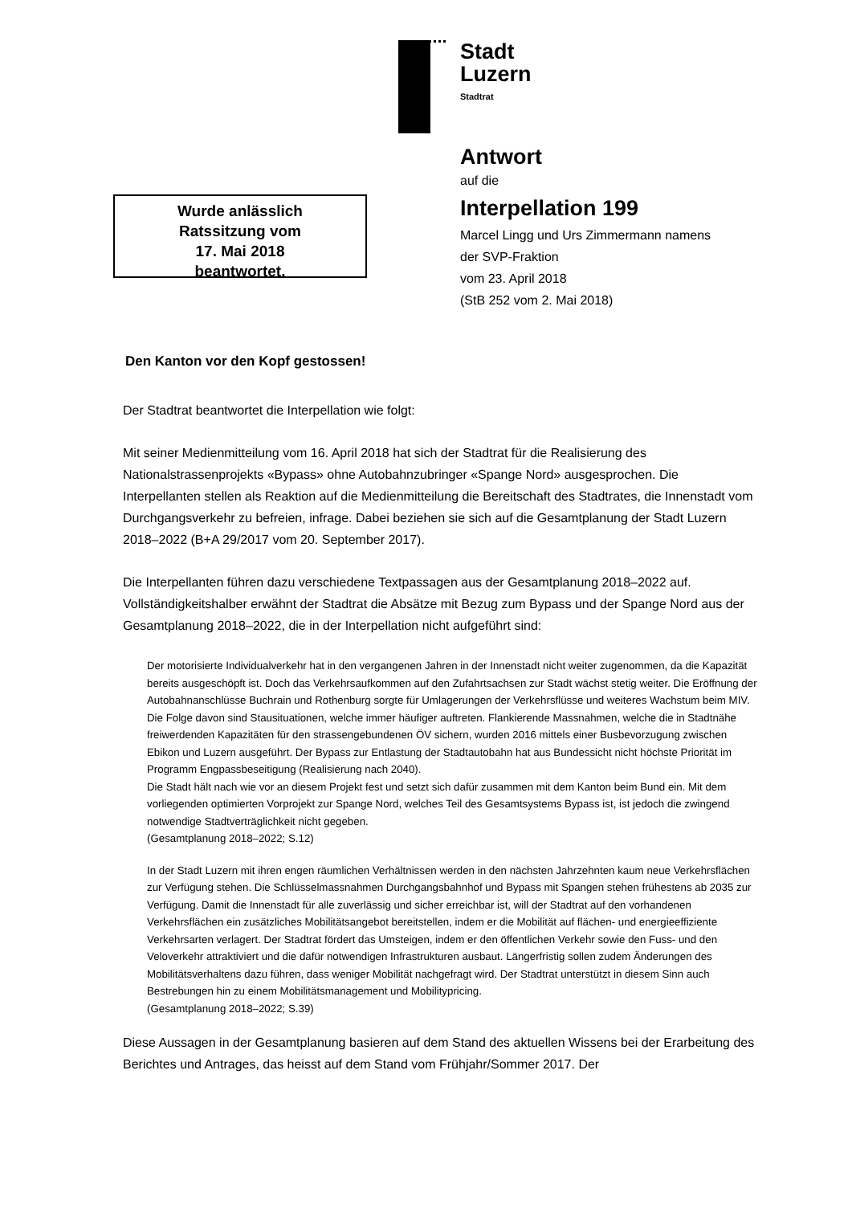Stadt
Luzern
Stadtrat
Antwort
auf die
Interpellation 199
Marcel Lingg und Urs Zimmermann namens
der SVP-Fraktion
vom 23. April 2018
(StB 252 vom 2. Mai 2018)
Wurde anlässlich
Ratssitzung vom
17. Mai 2018
beantwortet.
Den Kanton vor den Kopf gestossen!
Der Stadtrat beantwortet die Interpellation wie folgt:
Mit seiner Medienmitteilung vom 16. April 2018 hat sich der Stadtrat für die Realisierung des Nationalstrassenprojekts «Bypass» ohne Autobahnzubringer «Spange Nord» ausgesprochen. Die Interpellanten stellen als Reaktion auf die Medienmitteilung die Bereitschaft des Stadtrates, die Innenstadt vom Durchgangsverkehr zu befreien, infrage. Dabei beziehen sie sich auf die Gesamtplanung der Stadt Luzern 2018–2022 (B+A 29/2017 vom 20. September 2017).
Die Interpellanten führen dazu verschiedene Textpassagen aus der Gesamtplanung 2018–2022 auf. Vollständigkeitshalber erwähnt der Stadtrat die Absätze mit Bezug zum Bypass und der Spange Nord aus der Gesamtplanung 2018–2022, die in der Interpellation nicht aufgeführt sind:
Der motorisierte Individualverkehr hat in den vergangenen Jahren in der Innenstadt nicht weiter zugenommen, da die Kapazität bereits ausgeschöpft ist. Doch das Verkehrsaufkommen auf den Zufahrtsachsen zur Stadt wächst stetig weiter. Die Eröffnung der Autobahnanschlüsse Buchrain und Rothenburg sorgte für Umlagerungen der Verkehrsflüsse und weiteres Wachstum beim MIV. Die Folge davon sind Stausituationen, welche immer häufiger auftreten. Flankierende Massnahmen, welche die in Stadtnähe freiwerdenden Kapazitäten für den strassengebundenen ÖV sichern, wurden 2016 mittels einer Busbevorzugung zwischen Ebikon und Luzern ausgeführt. Der Bypass zur Entlastung der Stadtautobahn hat aus Bundessicht nicht höchste Priorität im Programm Engpassbeseitigung (Realisierung nach 2040).
Die Stadt hält nach wie vor an diesem Projekt fest und setzt sich dafür zusammen mit dem Kanton beim Bund ein. Mit dem vorliegenden optimierten Vorprojekt zur Spange Nord, welches Teil des Gesamtsystems Bypass ist, ist jedoch die zwingend notwendige Stadtverträglichkeit nicht gegeben.
(Gesamtplanung 2018–2022; S.12)
In der Stadt Luzern mit ihren engen räumlichen Verhältnissen werden in den nächsten Jahrzehnten kaum neue Verkehrsflächen zur Verfügung stehen. Die Schlüsselmassnahmen Durchgangsbahnhof und Bypass mit Spangen stehen frühestens ab 2035 zur Verfügung. Damit die Innenstadt für alle zuverlässig und sicher erreichbar ist, will der Stadtrat auf den vorhandenen Verkehrsflächen ein zusätzliches Mobilitätsangebot bereitstellen, indem er die Mobilität auf flächen- und energieeffiziente Verkehrsarten verlagert. Der Stadtrat fördert das Umsteigen, indem er den öffentlichen Verkehr sowie den Fuss- und den Veloverkehr attraktiviert und die dafür notwendigen Infrastrukturen ausbaut. Längerfristig sollen zudem Änderungen des Mobilitätsverhaltens dazu führen, dass weniger Mobilität nachgefragt wird. Der Stadtrat unterstützt in diesem Sinn auch Bestrebungen hin zu einem Mobilitätsmanagement und Mobilitypricing.
(Gesamtplanung 2018–2022; S.39)
Diese Aussagen in der Gesamtplanung basieren auf dem Stand des aktuellen Wissens bei der Erarbeitung des Berichtes und Antrages, das heisst auf dem Stand vom Frühjahr/Sommer 2017. Der